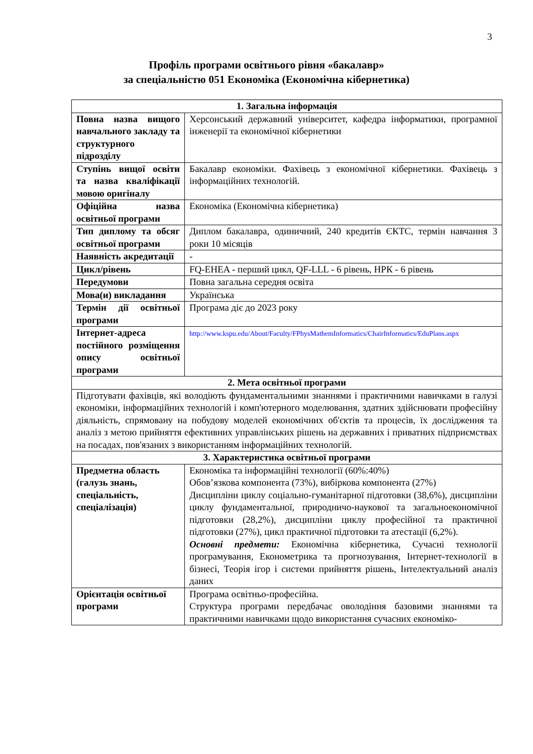3
Профіль програми освітнього рівня «бакалавр»
за спеціальністю 051 Економіка (Економічна кібернетика)
| 1. Загальна інформація | |
| --- | --- |
| Повна назва вищого навчального закладу та структурного підрозділу | Херсонський державний університет, кафедра інформатики, програмної інженерії та економічної кібернетики |
| Ступінь вищої освіти та назва кваліфікації мовою оригіналу | Бакалавр економіки. Фахівець з економічної кібернетики. Фахівець з інформаційних технологій. |
| Офіційна назва освітньої програми | Економіка (Економічна кібернетика) |
| Тип диплому та обсяг освітньої програми | Диплом бакалавра, одиничний, 240 кредитів ЄКТС, термін навчання 3 роки 10 місяців |
| Наявність акредитації | - |
| Цикл/рівень | FQ-EHEA - перший цикл, QF-LLL - 6 рівень, НРК - 6 рівень |
| Передумови | Повна загальна середня освіта |
| Мова(и) викладання | Українська |
| Термін дії освітньої програми | Програма діє до 2023 року |
| Інтернет-адреса постійного розміщення опису освітньої програми | http://www.kspu.edu/About/Faculty/FPhysMathemInformatics/ChairInformatics/EduPlans.aspx |
| 2. Мета освітньої програми | |
| Підготувати фахівців, які володіють фундаментальними знаннями і практичними навичками в галузі економіки, інформаційних технологій і комп'ютерного моделювання, здатних здійснювати професійну діяльність, спрямовану на побудову моделей економічних об'єктів та процесів, їх дослідження та аналіз з метою прийняття ефективних управлінських рішень на державних і приватних підприємствах на посадах, пов'язаних з використанням інформаційних технологій. | |
| 3. Характеристика освітньої програми | |
| Предметна область (галузь знань, спеціальність, спеціалізація) | Економіка та інформаційні технології (60%:40%) Обов’язкова компонента (73%), вибіркова компонента (27%) Дисципліни циклу соціально-гуманітарної підготовки (38,6%), дисципліни циклу фундаментальної, природничо-наукової та загальноекономічної підготовки (28,2%), дисципліни циклу професійної та практичної підготовки (27%), цикл практичної підготовки та атестації (6,2%). Основні предмети: Економічна кібернетика, Сучасні технології програмування, Економетрика та прогнозування, Інтернет-технології в бізнесі, Теорія ігор і системи прийняття рішень, Інтелектуальний аналіз даних |
| Орієнтація освітньої програми | Програма освітньо-професійна. Структура програми передбачає оволодіння базовими знаннями та практичними навичками щодо використання сучасних економіко- |